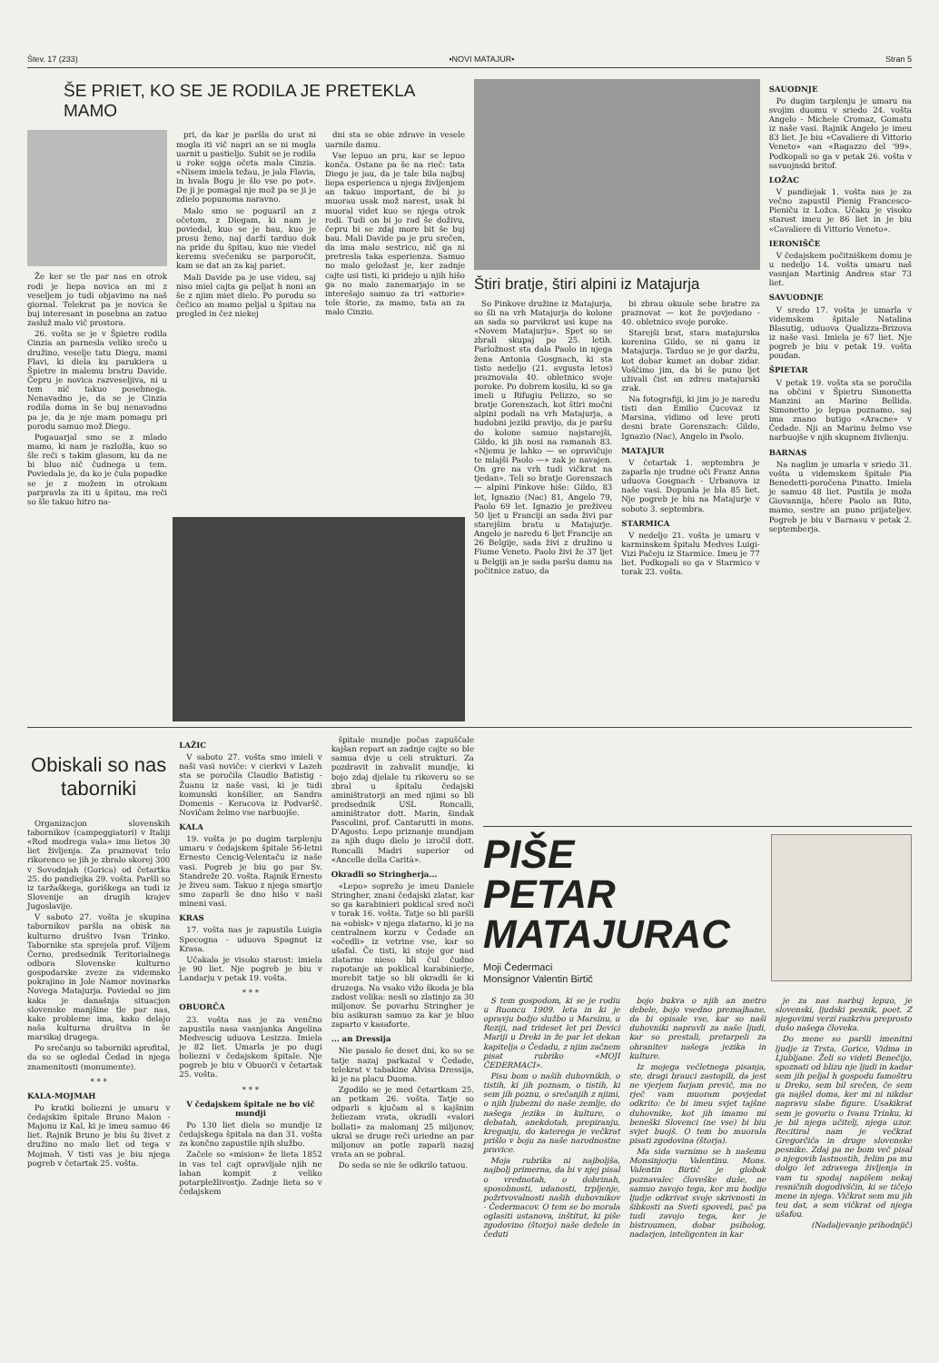Štev. 17 (233) •NOVI MATAJUR• Stran 5
ŠE PRIET, KO SE JE RODILA JE PRETEKLA MAMO
Že ker se tle par nas en otrok rodi je liepa novica an mi z veseljem jo tudi objavimo na naš giornal. Telekrat pa je novica še buj interesant in posebna an zatuo zasluž malo vič prostora.
26. vošta se je v Špietre rodila Cinzia an parnesla veliko srečo u družino, veselje tatu Diegu, mami Flavi, ki diela ku parukiera u Špietre in malemu bratru Davide. Čepru je novica razveseljiva, ni u tem nič takuo posebnega. Nenavadno je, da se je Cinzia rodila doma in še buj nenavadno pa je, da je nje mam pomagu pri porodu samuo mož Diego.
Pogauarjal smo se z mlado mamo, ki nam je razložla, kuo so šle reči s takim glasom, ku da ne bi bluo nič čudnega u tem. Poviedala je, da ko je čula popadke se je z možem in otrokam parpravla za iti u špitau, ma reči so šle takuo hitro na-
pri, da kar je paršla do urat ni mogla iti vič napri an se ni mogla uarnit u pastieljo. Subit se je rodila u roke sojga očeta mala Cinzia. «Nisem imiela težau, je jala Flavia, in hvala Bogu je šlo vse po pot». De ji je pomagal nje mož pa se ji je zdielo popunoma naravno.
Malo smo se poguaril an z očetom, z Diegam, ki nam je poviedal, kuo se je bau, kuo je prosu ženo, naj darži tarduo dok na pride du špitau, kuo nie viedel keremu svečeniku se parporočit, kam se dat an za kaj pariet.
Mali Davide pa je use videu, saj niso miel cajta ga peljat h noni an še z njim miet dielo. Po porodu so čečico an mamo peljal u špitau na pregled in čez niekej
dni sta se obie zdrave in vesele uarnile damu.
Vse lepuo an pru, kar se lepuo konča. Ostane pa še na rieč: tata Diego je jau, da je tale bila najbuj liepa esperienca u njega življenjem an takuo important, de bi jo muorau usak mož narest, usak bi muoral videt kuo se njega otrok rodi. Tudi on bi jo rad še doživu, čepru bi se zdaj more bit še buj bau. Mali Davide pa je pru srečen, da ima malo sestrico, nič ga ni pretresla taka esperienza. Samuo no malo geložast je, ker zadnje cajte usi tisti, ki pridejo u njih hišo ga no malo zanemarjajo in se interešajo samuo za tri «attorie» tele štorie, za mamo, tata an za malo Cinzio.
Štiri bratje, štiri alpini iz Matajurja
So Pinkove družine iz Matajurja, so šli na vrh Matajurja do kolone an sada so parvikrat usi kupe na «Novem Matajurju». Spet so se zbrali skupaj po 25. letih. Parložnost sta dala Paolo in njega žena Antonia Gosgnach, ki sta tisto nedeljo (21. avgusta letos) praznovala 40. obletnico svoje poroke. Po dobrem kosilu, ki so ga imeli u Rifugiu Pelizzo, so se bratje Gorenszach, kot štiri močni alpini podali na vrh Matajurja, a hudobni jeziki pravijo, da je paršu do kolone samuo najstarejši, Gildo, ki jih nosi na ramanah 83. «Njemu je lahko — se opravičuje te mlajši Paolo —» zak je navajen. On gre na vrh tudi vičkrat na tjedan». Teli so bratje Gorenszach — alpini Pinkove hiše: Gildo, 83 let, Ignazio (Nac) 81, Angelo 79, Paolo 69 let. Ignazio je preživeu 50 ljet u Franciji an sada živi par starejšim bratu u Matajurje. Angelo je naredu 6 ljet Francije an 26 Belgije, sada živi z družino u Fiume Veneto. Paolo živi že 37 ljet u Belgiji an je sada paršu damu na počitnice zatuo, da
bi zbrau okuole sebe bratre za praznovat — kot že povjedano - 40. obletnico svoje poroke.
Starejši brat, stara matajurska korenina Gildo, se ni ganu iz Matajurja. Tarduo se je gor daržu, kot dobar kumet an dobar zidar. Voščimo jim, da bi še puno ljet uživali čist an zdreu matajurski zrak.
Na fotografiji, ki jim jo je naredu tisti dan Emilio Cucovaz iz Marsina, vidimo od leve proti desni brate Gorenszach: Gildo, Ignazio (Nac), Angelo in Paolo.
MATAJUR
V četartak 1. septembra je zaparla nje trudne oči Franz Anna uduova Gosgnach - Urbanova iz naše vasi. Dopunla je bla 85 liet. Nje pogreb je biu na Matajurje v soboto 3. septembra.
STARMICA
V nedeljo 21. vošta je umaru v karminskem špitalu Medves Luigi-Vizi Pačeju iz Starmice. Imeu je 77 liet. Podkopali so ga v Starmico v torak 23. vošta.
SAUODNJE
Po dugim tarplenju je umaru na svojim duomu v sriedo 24. vošta Angelo - Michele Cromaz, Gomatu iz naše vasi. Rajnik Angelo je imeu 83 liet. Je biu «Cavaliere di Vittorio Veneto» «an «Ragazzo del '99». Podkopali so ga v petak 26. vošta v savuojnski britof.
LOŽAC
V pandiejak 1. vošta nas je za večno zapustil Pienig Francesco-Pieniču iz Ložca. Učaku je visoko starost imeu je 86 liet in je biu «Cavaliere di Vittorio Veneto».
IERONIŠČE
V čedajskem počitniškem domu je u nedeljo 14. vošta umaru naš vasnjan Martinig Andrea star 73 liet.
SAVUODNJE
V sredo 17. vošta je umarla v videmskem špitale Natalina Blasutig, uduova Qualizza-Brizova iz naše vasi. Imiela je 67 liet. Nje pogreb je biu v petak 19. vošta poudan.
ŠPIETAR
V petak 19. vošta sta se poročila na občini v Špietru Simonetta Manzini an Marino Bellida. Simonetto jo lepua poznamo, saj ima znano butigo «Aracne» v Čedade. Nji an Marinu želmo vse narbuojše v njih skupnem živlienju.
BARNAS
Na naglim je umarla v sriedo 31. vošta u videmskem špitale Pia Benedetti-poročena Pinatto. Imiela je samuo 48 liet. Pustila je moža Giovannija, hčere Paolo an Rito, mamo, sestre an puno prijateljev. Pogreb je biu v Barnasu v petak 2. septemberja.
Obiskali so nas taborniki
Organizacjon slovenskih tabornikov (campeggiatori) v Italiji «Rod modrega vala» ima lietos 30 liet življenja. Za praznovat telo rikorenco se jih je zbralo skorej 300 v Sovodnjah (Gorica) od četartka 25. do pandiejka 29. vošta. Paršli so iz taržaškega, goriškega an tudi iz Slovenije an drugih krajev Jugoslavije.
V saboto 27. vošta je skupina tabornikov paršla na obisk na kulturno društvo Ivan Trinko. Tabornike sta sprejela prof. Viljem Černo, predsednik Teritorialnega odbora Slovenske kulturno gospodarske zveze za videmsko pokrajino in Jole Namor novinarka Novega Matajurja. Poviedal so jim kaka je današnja situacjon slovenske manjšine tle par nas, kake probleme ima, kako delajo naša kulturna društva in še marsikaj drugega.
Po srečanju so taborniki aprofital, da so se ogledal Čedad in njega znamenitosti (monumente).
* * *
KALA-MOJMAH
Po kratki boliezni je umaru v čedajskim špitale Bruno Maion - Majonu iz Kal, ki je imeu samuo 46 liet. Rajnik Bruno je biu šu živet z družino no malo liet od tega v Mojmah. V tisti vas je biu njega pogreb v četartak 25. vošta.
LAŽIC
V saboto 27. vošta smo imieli v naši vasi noviče: v cierkvi v Lazeh sta se poročila Claudio Batistig - Žuanu iz naše vasi, ki je tudi komunski konšilier, an Sandra Domenis - Keracova iz Podvaršč. Novičam želmo vse narbuojše.
KALA
19. vošta je po dugim tarplenju umaru v čedajskem špitale 56-letni Ernesto Cencig-Velentaču iz naše vasi. Pogreb je biu go par Sv. Standreže 20. vošta. Rajnik Ernesto je živeu sam. Takuo z njega smartjo smo zaparli še dno hišo v naši mineni vasi.
KRAS
17. vošta nas je zapustila Luigia Specogna - uduova Spagnut iz Krasa.
Učakala je visoko starost: imiela je 90 liet. Nje pogreb je biu v Landarju v petak 19. vošta.
* * *
OBUORČA
23. vošta nas je za venčno zapustila nasa vasnjanka Angelina Medvescig uduova Lesizza. Imiela je 82 liet. Umarla je po dugi boliezni v čedajskem špitale. Nje pogreb je biu v Obuorči v četartak 25. vošta.
* * *
V čedajskem špitale ne bo vič mundji
Po 130 liet diela so mundje iz čedajskega špitala na dan 31. vošta za končno zapustile njih službo.
Začele so «mision» že lieta 1852 in vas tel cajt opravljale njih ne lahan kompit z veliko potarpležlivostjo. Zadnje lieta so v čedajskem
špitale mundje počas zapuščale kajšan repart an zadnje cajte so ble samua dvje u celi strukturi. Za pozdravit in zahvalit mundje, ki bojo zdaj djelale tu rikoveru so se zbral u špitalu čedajski aminištratorji an med njimi so bli predsednik USL Roncalli, aminištrator dott. Marin, šindak Pascolini, prof. Cantarutti in mons. D'Agosto. Lepo priznanje mundjam za njih dugo dielo je izročil dott. Roncalli Madri superior od «Ancelle della Carità».
Okradli so Stringherja...
«Lepo» soprežo je imeu Daniele Stringher, znani čedajski zlatar, kar so ga karabinieri poklical sred noči v torak 16. vošta. Tatje so bli paršli na «obisk» v njega zlatarno, ki je na centralnem korzu v Čedade an «očedli» iz vetrine vse, kar so ušafal. Če tisti, ki stoje gor nad zlatarno nieso bli čul čudno rapotanje an poklical karabinierje, morebit tatje so bli okradli še ki druzega. Na vsako vižo škoda je bla zadost velika: nesli so zlatinjo za 30 miljonov. Še povarhu Stringher je biu asikuran samuo za kar je bluo zaparto v kasaforte.
... an Dressija
Nie pasalo še deset dni, ko so se tatje nazaj parkazal v Čedade, telekrat v tabakine Alvisa Dressija, ki je na placu Duoma.
Zgodilo se je med četartkam 25. an petkam 26. vošta. Tatje so odparli s kjučam al s kajšnim želiezam vrata, okradli «valori bollati» za malomanj 25 miljonov, ukral se druge reči uriedne an par miljonov an potle zaparli nazaj vrata an se pobral.
Do seda se nie še odkrilo tatuou.
PIŠE
PETAR
MATAJURAC
Moji Čedermaci
Monsignor Valentin Birtič
S tem gospodom, ki se je rodiu u Ruoncu 1909. leta in ki je opravju božjo službo u Marsinu, u Reziji, nad trideset let pri Devici Mariji u Dreki in že par let dekan kapitelja o Čedadu, z njim začnem pisat rubriko «MOJI ČEDERMACI».
Pisu bom o naših duhovnikih, o tistih, ki jih poznam, o tistih, ki sem jih poznu, o srečanjih z njimi, o njih ljubezni do naše zemlje, do našega jezika in kulture, o debatah, anekdotah, prepiranju, kreganju, do katerega je večkrat prišlo v boju za naše narodnostne pravice.
Moja rubrika ni najboljša, najbolj primerna, da bi v njej pisal o vrednotah, o dobrinah, sposobnosti, udanosti, trpljenje, požrtvovalnosti naših duhovnikov - Čedermacov. O tem se bo morala oglasiti ustanova, inštitut, ki piše zgodovino (štorjo) naše dežele in čeduti
bojo bukva o njih an metro debele, bojo vsedno premajhane, da bi opisale vse, kar so naši duhovniki napravli za naše ljudi, kar so prestali, pretarpeli za ohranitev našega jezika in kulture.
Iz mojega večletnega pisanja, ste, dragi brauci zastopili, da jest ne vjerjem farjam previč, ma no rječ vam muoram povjedat odkrito: če bi imeu svjet tajšne duhovnike, kot jih imamo mi beneški Slovenci (ne vse) bi biu svjet buojš. O tem bo muorala pisati zgodovina (štorja).
Ma sida varnimo se h našemu Monsinjorju Valentinu. Mons. Valentin Birtič je globok poznavalec človeške duše, ne samuo zavojo tega, ker mu hodijo ljudje odkrivat svoje skrivnosti in šibkosti na Sveti spovedi, pač pa tudi zavojo tega, ker je bistroumen, dobar psiholog, nadarjen, inteligenten in kar
je za nas narbuj lepuo, je slovenski, ljudski pesnik, poet. Z njegovimi verzi razkriva preprosto dušo našega človeka.
Do mene so paršli imenitni ljudje iz Trsta, Gorice, Vidma in Ljubljane. Želi so videti Benečijo, spoznati od blizu nje ljudi in kadar sem jih peljal h gospodu famoštru u Dreko, sem bil srečen, če sem ga najšel doma, ker mi ni nikdar napravu slabe figure. Usakikrat sem je govoriu o Ivanu Trinku, ki je bil njega učitelj, njega uzor. Recitiral nam je večkrat Gregorčiča in druge slovenske pesnike. Zdaj pa ne bom več pisal o njegovih lastnostih, želim pa mu dolgo let zdravega življenja in vam tu spodaj napišem nekaj resničnih dogodivščin, ki se tičejo mene in njega. Vičkrat sem mu jih teu dat, a sem vičkrat od njega ušafou.
(Nadaljevanje prihodnjič)